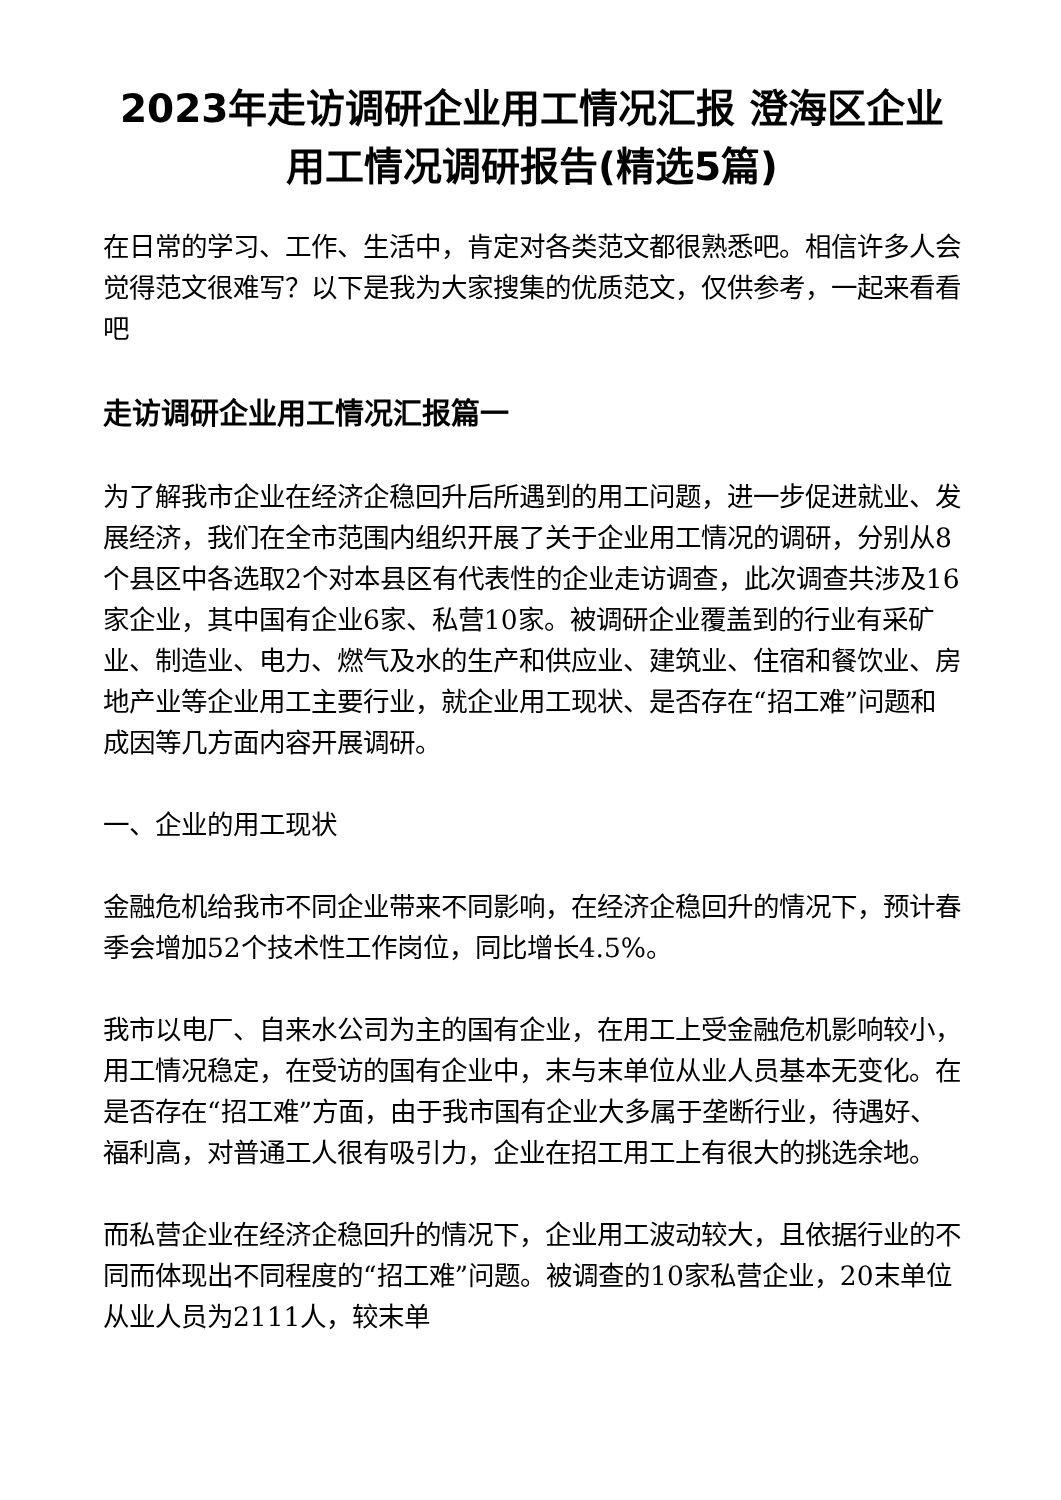2023年走访调研企业用工情况汇报 澄海区企业用工情况调研报告(精选5篇)
在日常的学习、工作、生活中，肯定对各类范文都很熟悉吧。相信许多人会觉得范文很难写？以下是我为大家搜集的优质范文，仅供参考，一起来看看吧
走访调研企业用工情况汇报篇一
为了解我市企业在经济企稳回升后所遇到的用工问题，进一步促进就业、发展经济，我们在全市范围内组织开展了关于企业用工情况的调研，分别从8个县区中各选取2个对本县区有代表性的企业走访调查，此次调查共涉及16家企业，其中国有企业6家、私营10家。被调研企业覆盖到的行业有采矿业、制造业、电力、燃气及水的生产和供应业、建筑业、住宿和餐饮业、房地产业等企业用工主要行业，就企业用工现状、是否存在“招工难”问题和成因等几方面内容开展调研。
一、企业的用工现状
金融危机给我市不同企业带来不同影响，在经济企稳回升的情况下，预计春季会增加52个技术性工作岗位，同比增长4.5%。
我市以电厂、自来水公司为主的国有企业，在用工上受金融危机影响较小，用工情况稳定，在受访的国有企业中，末与末单位从业人员基本无变化。在是否存在“招工难”方面，由于我市国有企业大多属于垄断行业，待遇好、福利高，对普通工人很有吸引力，企业在招工用工上有很大的挑选余地。
而私营企业在经济企稳回升的情况下，企业用工波动较大，且依据行业的不同而体现出不同程度的“招工难”问题。被调查的10家私营企业，20末单位从业人员为2111人，较末单